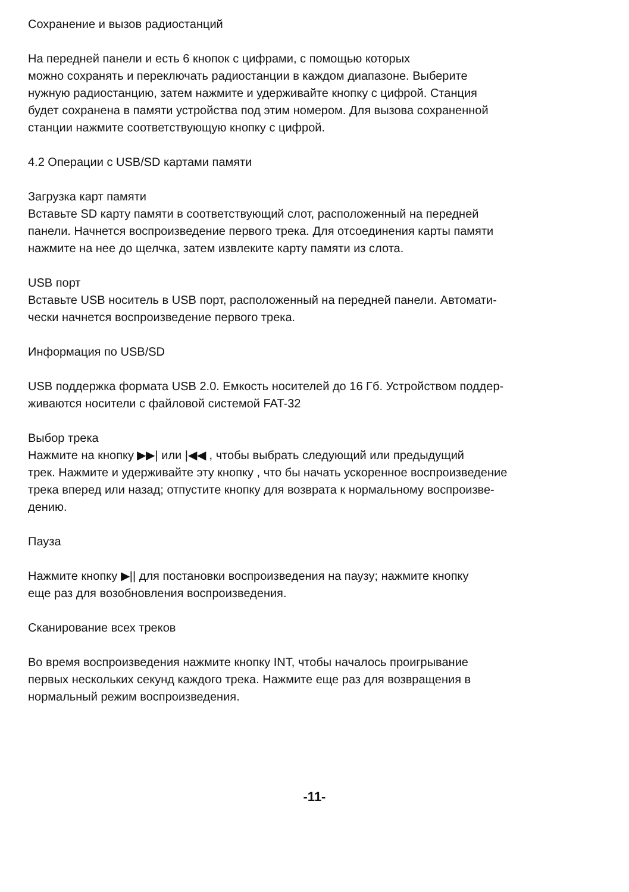Сохранение и вызов радиостанций
На передней панели и есть 6 кнопок с цифрами, с помощью которых
можно сохранять и переключать радиостанции в каждом диапазоне. Выберите
нужную радиостанцию, затем нажмите и удерживайте кнопку с цифрой. Станция
будет сохранена в памяти устройства под этим номером. Для вызова сохраненной
станции нажмите соответствующую кнопку с цифрой.
4.2 Операции с USB/SD картами памяти
Загрузка карт памяти
Вставьте SD карту памяти в соответствующий слот, расположенный на передней
панели. Начнется воспроизведение первого трека. Для отсоединения карты памяти
нажмите на нее до щелчка, затем извлеките карту памяти из слота.
USB порт
Вставьте USB носитель в USB порт, расположенный на передней панели. Автомати-
чески начнется воспроизведение первого трека.
Информация по USB/SD
USB поддержка формата USB 2.0. Емкость носителей до 16 Гб. Устройством поддер-
живаются носители с файловой системой FAT-32
Выбор трека
Нажмите на кнопку ▶▶| или |◀◀ , чтобы выбрать следующий или предыдущий
трек. Нажмите и удерживайте эту кнопку , что бы начать ускоренное воспроизведение
трека вперед или назад; отпустите кнопку для возврата к нормальному воспроизве-
дению.
Пауза
Нажмите кнопку ▶|| для постановки воспроизведения на паузу; нажмите кнопку
еще раз для возобновления воспроизведения.
Сканирование всех треков
Во время воспроизведения нажмите кнопку INT, чтобы началось проигрывание
первых нескольких секунд каждого трека. Нажмите еще раз для возвращения в
нормальный режим воспроизведения.
-11-